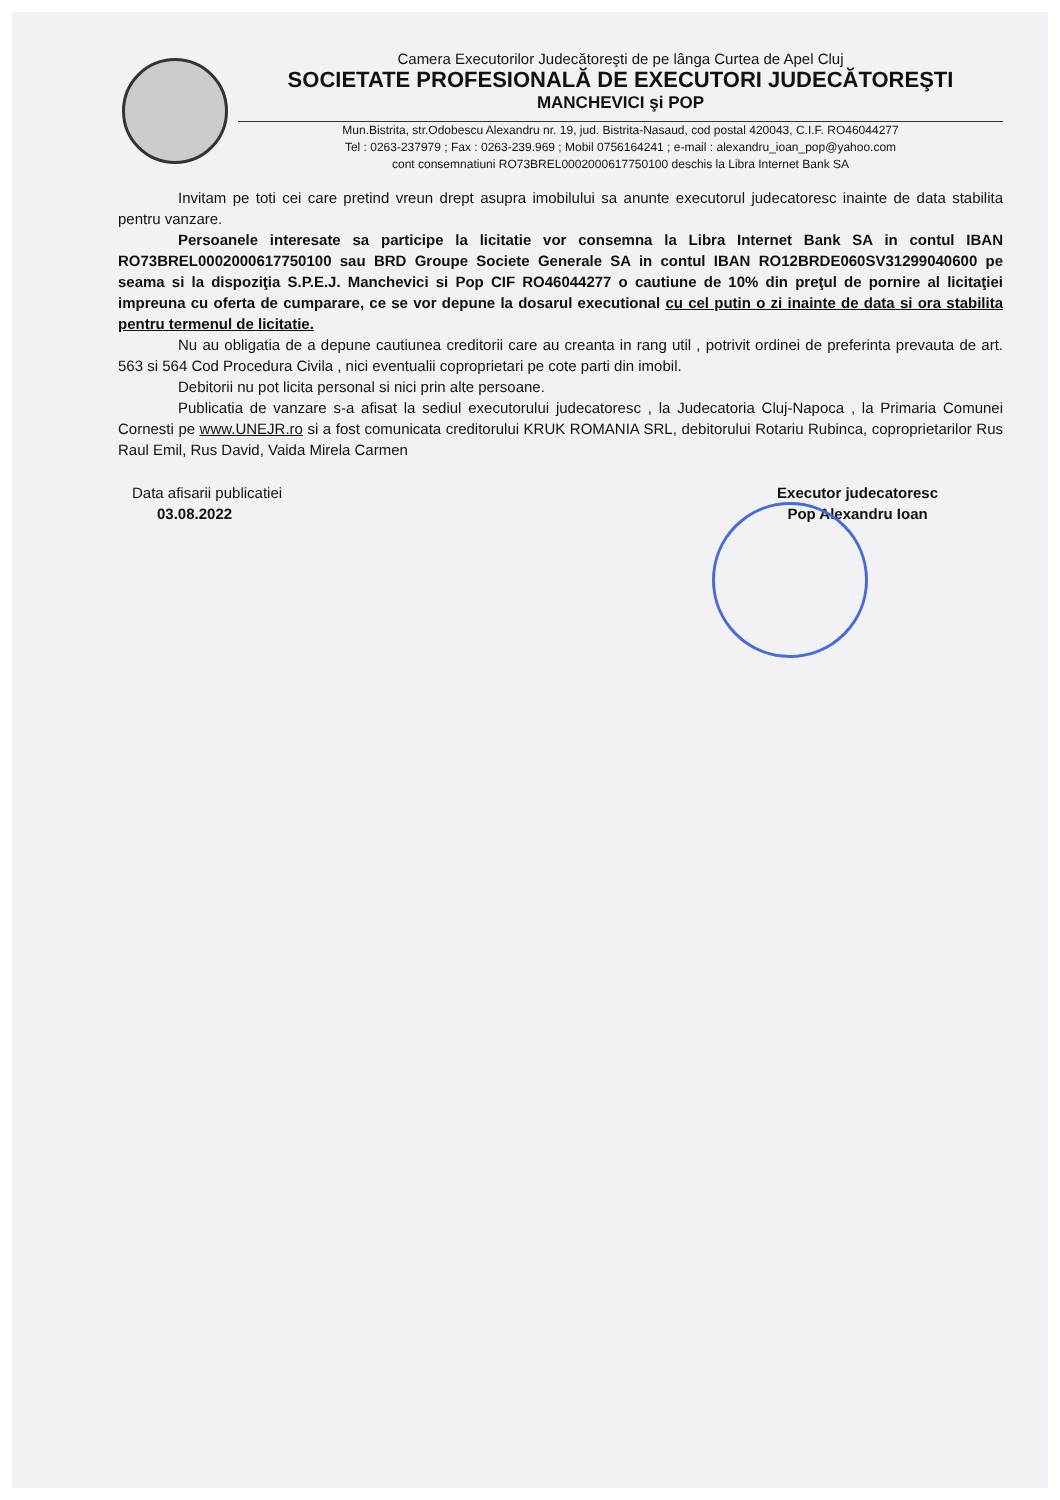Camera Executorilor Judecătoreşti de pe lânga Curtea de Apel Cluj
SOCIETATE PROFESIONALĂ DE EXECUTORI JUDECĂTOREŞTI
MANCHEVICI şi POP
Mun.Bistrita, str.Odobescu Alexandru nr. 19, jud. Bistrita-Nasaud, cod postal 420043, C.I.F. RO46044277
Tel : 0263-237979 ; Fax : 0263-239.969 ; Mobil 0756164241 ; e-mail : alexandru_ioan_pop@yahoo.com
cont consemnatiuni RO73BREL0002000617750100 deschis la Libra Internet Bank SA
Invitam pe toti cei care pretind vreun drept asupra imobilului sa anunte executorul judecatoresc inainte de data stabilita pentru vanzare.
Persoanele interesate sa participe la licitatie vor consemna la Libra Internet Bank SA in contul IBAN RO73BREL0002000617750100 sau BRD Groupe Societe Generale SA in contul IBAN RO12BRDE060SV31299040600 pe seama si la dispoziţia S.P.E.J. Manchevici si Pop CIF RO46044277 o cautiune de 10% din preţul de pornire al licitaţiei impreuna cu oferta de cumparare, ce se vor depune la dosarul executional cu cel putin o zi inainte de data si ora stabilita pentru termenul de licitatie.
Nu au obligatia de a depune cautiunea creditorii care au creanta in rang util , potrivit ordinei de preferinta prevauta de art. 563 si 564 Cod Procedura Civila , nici eventualii coproprietari pe cote parti din imobil.
Debitorii nu pot licita personal si nici prin alte persoane.
Publicatia de vanzare s-a afisat la sediul executorului judecatoresc , la Judecatoria Cluj-Napoca , la Primaria Comunei Cornesti pe www.UNEJR.ro si a fost comunicata creditorului KRUK ROMANIA SRL, debitorului Rotariu Rubinca, coproprietarilor Rus Raul Emil, Rus David, Vaida Mirela Carmen
Data afisarii publicatiei
03.08.2022
Executor judecatoresc
Pop Alexandru Ioan